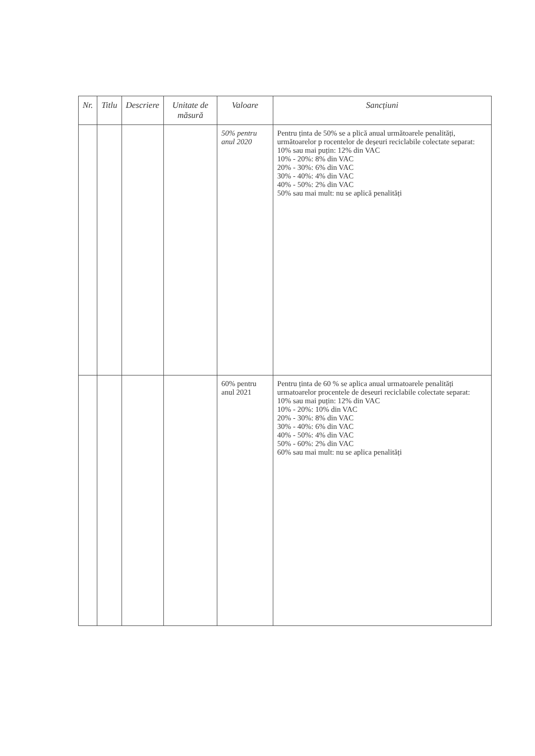| Nr. | Titlu | Descriere | Unitate de măsură | Valoare | Sancțiuni |
| --- | --- | --- | --- | --- | --- |
| | | | | 50% pentru anul 2020 | Pentru ținta de 50% se a plică anual următoarele penalități, următoarelor p rocentelor de deșeuri reciclabile colectate separat: 10% sau mai puțin: 12% din VAC 10% - 20%: 8% din VAC 20% - 30%: 6% din VAC 30% - 40%: 4% din VAC 40% - 50%: 2% din VAC 50% sau mai mult: nu se aplică penalități |
| | | | | 60% pentru anul 2021 | Pentru ținta de 60 % se aplica anual urmatoarele penalități urmatoarelor procentele de deseuri reciclabile colectate separat: 10% sau mai puțin: 12% din VAC 10% - 20%: 10% din VAC 20% - 30%: 8% din VAC 30% - 40%: 6% din VAC 40% - 50%: 4% din VAC 50% - 60%: 2% din VAC 60% sau mai mult: nu se aplica penalități |